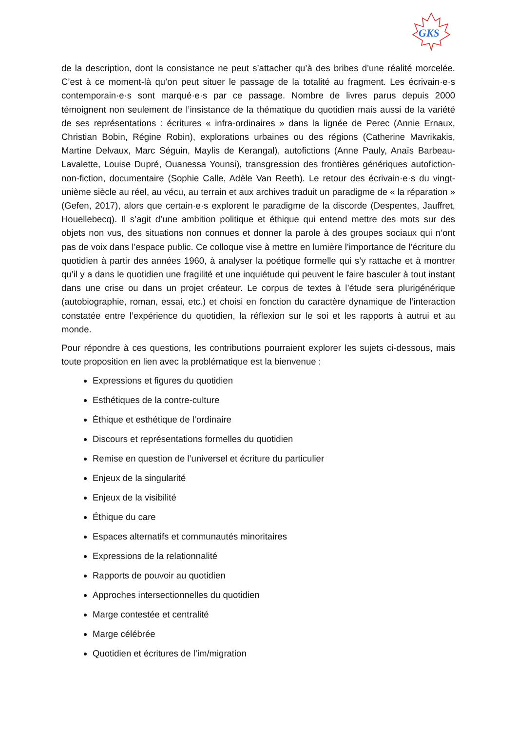GKS
de la description, dont la consistance ne peut s’attacher qu’à des bribes d’une réalité morcelée. C’est à ce moment-là qu’on peut situer le passage de la totalité au fragment. Les écrivain·e·s contemporain·e·s sont marqué·e·s par ce passage. Nombre de livres parus depuis 2000 témoignent non seulement de l’insistance de la thématique du quotidien mais aussi de la variété de ses représentations : écritures « infra-ordinaires » dans la lignée de Perec (Annie Ernaux, Christian Bobin, Régine Robin), explorations urbaines ou des régions (Catherine Mavrikakis, Martine Delvaux, Marc Séguin, Maylis de Kerangal), autofictions (Anne Pauly, Anaïs Barbeau-Lavalette, Louise Dupré, Ouanessa Younsi), transgression des frontières génériques autofiction-non-fiction, documentaire (Sophie Calle, Adèle Van Reeth). Le retour des écrivain·e·s du vingt-unième siècle au réel, au vécu, au terrain et aux archives traduit un paradigme de « la réparation » (Gefen, 2017), alors que certain·e·s explorent le paradigme de la discorde (Despentes, Jauffret, Houellebecq). Il s’agit d’une ambition politique et éthique qui entend mettre des mots sur des objets non vus, des situations non connues et donner la parole à des groupes sociaux qui n’ont pas de voix dans l’espace public. Ce colloque vise à mettre en lumière l’importance de l’écriture du quotidien à partir des années 1960, à analyser la poétique formelle qui s’y rattache et à montrer qu’il y a dans le quotidien une fragilité et une inquiétude qui peuvent le faire basculer à tout instant dans une crise ou dans un projet créateur. Le corpus de textes à l’étude sera plurigénérique (autobiographie, roman, essai, etc.) et choisi en fonction du caractère dynamique de l’interaction constatée entre l’expérience du quotidien, la réflexion sur le soi et les rapports à autrui et au monde.
Pour répondre à ces questions, les contributions pourraient explorer les sujets ci-dessous, mais toute proposition en lien avec la problématique est la bienvenue :
Expressions et figures du quotidien
Esthétiques de la contre-culture
Éthique et esthétique de l’ordinaire
Discours et représentations formelles du quotidien
Remise en question de l’universel et écriture du particulier
Enjeux de la singularité
Enjeux de la visibilité
Éthique du care
Espaces alternatifs et communautés minoritaires
Expressions de la relationnalité
Rapports de pouvoir au quotidien
Approches intersectionnelles du quotidien
Marge contestée et centralité
Marge célébrée
Quotidien et écritures de l’im/migration